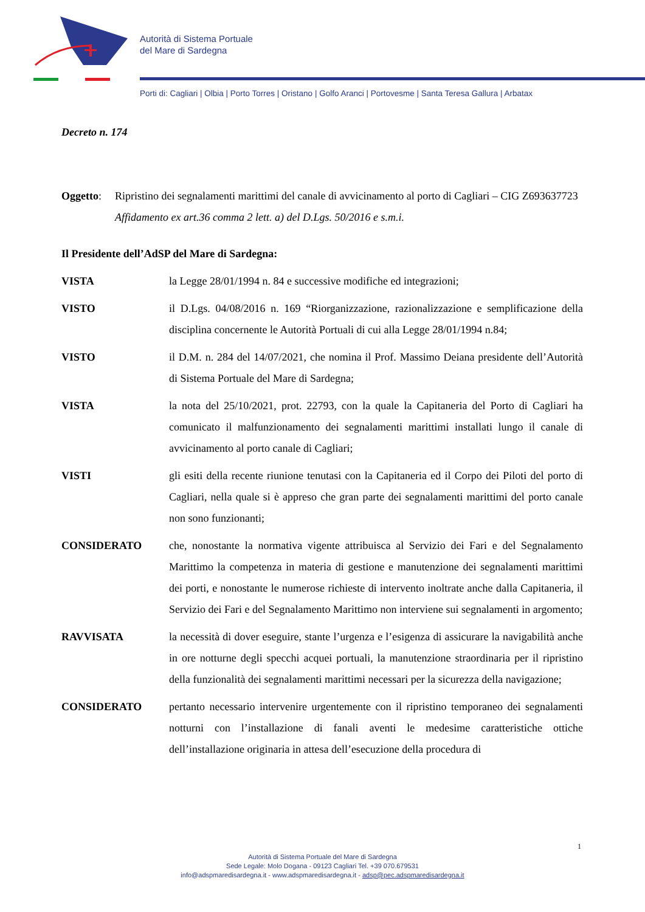Autorità di Sistema Portuale
del Mare di Sardegna
Porti di: Cagliari | Olbia | Porto Torres | Oristano | Golfo Aranci | Portovesme | Santa Teresa Gallura | Arbatax
Decreto n. 174
Oggetto: Ripristino dei segnalamenti marittimi del canale di avvicinamento al porto di Cagliari – CIG Z693637723
Affidamento ex art.36 comma 2 lett. a) del D.Lgs. 50/2016 e s.m.i.
Il Presidente dell’AdSP del Mare di Sardegna:
VISTA la Legge 28/01/1994 n. 84 e successive modifiche ed integrazioni;
VISTO il D.Lgs. 04/08/2016 n. 169 “Riorganizzazione, razionalizzazione e semplificazione della disciplina concernente le Autorità Portuali di cui alla Legge 28/01/1994 n.84;
VISTO il D.M. n. 284 del 14/07/2021, che nomina il Prof. Massimo Deiana presidente dell’Autorità di Sistema Portuale del Mare di Sardegna;
VISTA la nota del 25/10/2021, prot. 22793, con la quale la Capitaneria del Porto di Cagliari ha comunicato il malfunzionamento dei segnalamenti marittimi installati lungo il canale di avvicinamento al porto canale di Cagliari;
VISTI gli esiti della recente riunione tenutasi con la Capitaneria ed il Corpo dei Piloti del porto di Cagliari, nella quale si è appreso che gran parte dei segnalamenti marittimi del porto canale non sono funzionanti;
CONSIDERATO che, nonostante la normativa vigente attribuisca al Servizio dei Fari e del Segnalamento Marittimo la competenza in materia di gestione e manutenzione dei segnalamenti marittimi dei porti, e nonostante le numerose richieste di intervento inoltrate anche dalla Capitaneria, il Servizio dei Fari e del Segnalamento Marittimo non interviene sui segnalamenti in argomento;
RAVVISATA la necessità di dover eseguire, stante l’urgenza e l’esigenza di assicurare la navigabilità anche in ore notturne degli specchi acquei portuali, la manutenzione straordinaria per il ripristino della funzionalità dei segnalamenti marittimi necessari per la sicurezza della navigazione;
CONSIDERATO pertanto necessario intervenire urgentemente con il ripristino temporaneo dei segnalamenti notturni con l’installazione di fanali aventi le medesime caratteristiche ottiche dell’installazione originaria in attesa dell’esecuzione della procedura di
1
Autorità di Sistema Portuale del Mare di Sardegna
Sede Legale: Molo Dogana - 09123 Cagliari Tel. +39 070.679531
info@adspmaredisardegna.it - www.adspmaredisardegna.it - adsp@pec.adspmaredisardegna.it